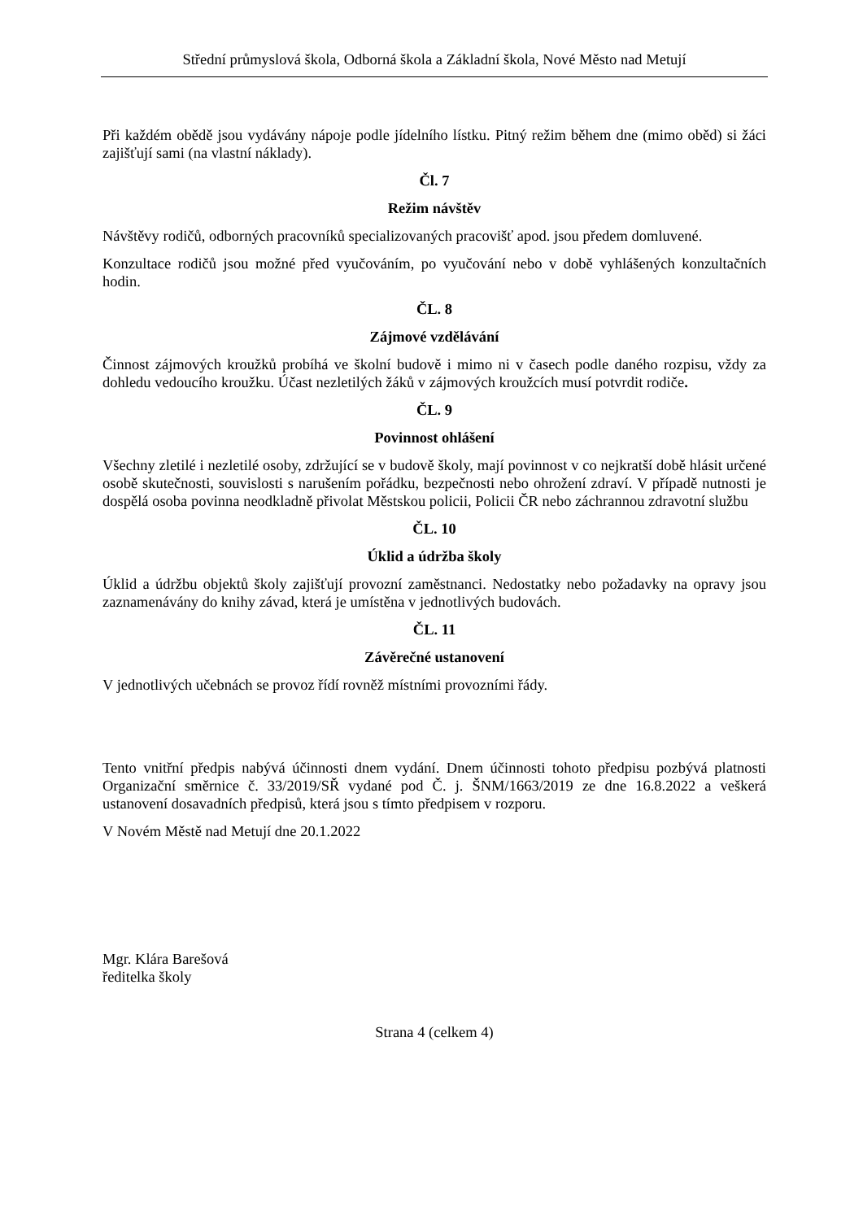Střední průmyslová škola, Odborná škola a Základní škola, Nové Město nad Metují
Při každém obědě jsou vydávány nápoje podle jídelního lístku. Pitný režim během dne (mimo oběd) si žáci zajišťují sami (na vlastní náklady).
Čl. 7
Režim návštěv
Návštěvy rodičů, odborných pracovníků specializovaných pracovišť apod. jsou předem domluvené.
Konzultace rodičů jsou možné před vyučováním, po vyučování nebo v době vyhlášených konzultačních hodin.
ČL. 8
Zájmové vzdělávání
Činnost zájmových kroužků probíhá ve školní budově i mimo ni v časech podle daného rozpisu, vždy za dohledu vedoucího kroužku. Účast nezletilých žáků v zájmových kroužcích musí potvrdit rodiče.
ČL. 9
Povinnost ohlášení
Všechny zletilé i nezletilé osoby, zdržující se v budově školy, mají povinnost v co nejkratší době hlásit určené osobě skutečnosti, souvislosti s narušením pořádku, bezpečnosti nebo ohrožení zdraví. V případě nutnosti je dospělá osoba povinna neodkladně přivolat Městskou policii, Policii ČR nebo záchrannou zdravotní službu
ČL. 10
Úklid a údržba školy
Úklid a údržbu objektů školy zajišťují provozní zaměstnanci. Nedostatky nebo požadavky na opravy jsou zaznamenávány do knihy závad, která je umístěna v jednotlivých budovách.
ČL. 11
Závěrečné ustanovení
V jednotlivých učebnách se provoz řídí rovněž místními provozními řády.
Tento vnitřní předpis nabývá účinnosti dnem vydání. Dnem účinnosti tohoto předpisu pozbývá platnosti Organizační směrnice č. 33/2019/SŘ vydané pod Č. j. ŠNM/1663/2019 ze dne 16.8.2022 a veškerá ustanovení dosavadních předpisů, která jsou s tímto předpisem v rozporu.
V Novém Městě nad Metují dne 20.1.2022
Mgr. Klára Barešová
ředitelka školy
Strana 4 (celkem 4)